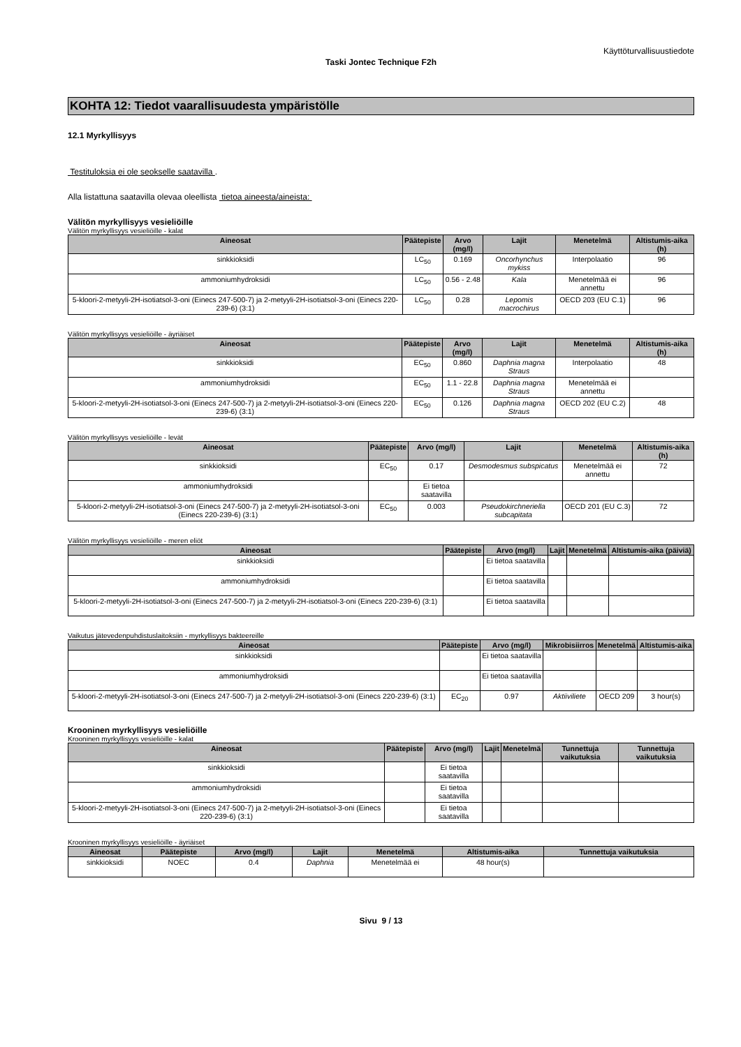Käyttöturvallisuustiedote
Taski Jontec Technique F2h
KOHTA 12: Tiedot vaarallisuudesta ympäristölle
12.1 Myrkyllisyys
Testituloksia ei ole seokselle saatavilla .
Alla listattuna saatavilla olevaa oleellista tietoa aineesta/aineista:
Välitön myrkyllisyys vesieliöille
Välitön myrkyllisyys vesieliöille - kalat
| Aineosat | Päätepiste | Arvo (mg/l) | Lajit | Menetelmä | Altistumis-aika (h) |
| --- | --- | --- | --- | --- | --- |
| sinkkioksidi | LC<sub>50</sub> | 0.169 | Oncorhynchus mykiss | Interpolaatio | 96 |
| ammoniumhydroksidi | LC<sub>50</sub> | 0.56 - 2.48 | Kala | Menetelmää ei annettu | 96 |
| 5-kloori-2-metyyli-2H-isotiatsol-3-oni (Einecs 247-500-7) ja 2-metyyli-2H-isotiatsol-3-oni (Einecs 220-239-6) (3:1) | LC<sub>50</sub> | 0.28 | Lepomis macrochirus | OECD 203 (EU C.1) | 96 |
Välitön myrkyllisyys vesieliöille - äyriäiset
| Aineosat | Päätepiste | Arvo (mg/l) | Lajit | Menetelmä | Altistumis-aika (h) |
| --- | --- | --- | --- | --- | --- |
| sinkkioksidi | EC<sub>50</sub> | 0.860 | Daphnia magna Straus | Interpolaatio | 48 |
| ammoniumhydroksidi | EC<sub>50</sub> | 1.1 - 22.8 | Daphnia magna Straus | Menetelmää ei annettu | |
| 5-kloori-2-metyyli-2H-isotiatsol-3-oni (Einecs 247-500-7) ja 2-metyyli-2H-isotiatsol-3-oni (Einecs 220-239-6) (3:1) | EC<sub>50</sub> | 0.126 | Daphnia magna Straus | OECD 202 (EU C.2) | 48 |
Välitön myrkyllisyys vesieliöille - levät
| Aineosat | Päätepiste | Arvo (mg/l) | Lajit | Menetelmä | Altistumis-aika (h) |
| --- | --- | --- | --- | --- | --- |
| sinkkioksidi | EC<sub>50</sub> | 0.17 | Desmodesmus subspicatus | Menetelmää ei annettu | 72 |
| ammoniumhydroksidi | | Ei tietoa saatavilla | | | |
| 5-kloori-2-metyyli-2H-isotiatsol-3-oni (Einecs 247-500-7) ja 2-metyyli-2H-isotiatsol-3-oni (Einecs 220-239-6) (3:1) | EC<sub>50</sub> | 0.003 | Pseudokirchneriella subcapitata | OECD 201 (EU C.3) | 72 |
Välitön myrkyllisyys vesieliöille - meren eliöt
| Aineosat | Päätepiste | Arvo (mg/l) | Lajit | Menetelmä | Altistumis-aika (päiviä) |
| --- | --- | --- | --- | --- | --- |
| sinkkioksidi | | Ei tietoa saatavilla | | | |
| ammoniumhydroksidi | | Ei tietoa saatavilla | | | |
| 5-kloori-2-metyyli-2H-isotiatsol-3-oni (Einecs 247-500-7) ja 2-metyyli-2H-isotiatsol-3-oni (Einecs 220-239-6) (3:1) | | Ei tietoa saatavilla | | | |
Vaikutus jätevedenpuhdistuslaitoksiin - myrkyllisyys bakteereille
| Aineosat | Päätepiste | Arvo (mg/l) | Mikrobisiirros | Menetelmä | Altistumis-aika |
| --- | --- | --- | --- | --- | --- |
| sinkkioksidi | | Ei tietoa saatavilla | | | |
| ammoniumhydroksidi | | Ei tietoa saatavilla | | | |
| 5-kloori-2-metyyli-2H-isotiatsol-3-oni (Einecs 247-500-7) ja 2-metyyli-2H-isotiatsol-3-oni (Einecs 220-239-6) (3:1) | EC<sub>20</sub> | 0.97 | Aktiiviliete | OECD 209 | 3 hour(s) |
Krooninen myrkyllisyys vesieliöille
Krooninen myrkyllisyys vesieliöille - kalat
| Aineosat | Päätepiste | Arvo (mg/l) | Lajit | Menetelmä | Tunnettuja vaikutuksia | Tunnettuja vaikutuksia |
| --- | --- | --- | --- | --- | --- | --- |
| sinkkioksidi | | Ei tietoa saatavilla | | | | |
| ammoniumhydroksidi | | Ei tietoa saatavilla | | | | |
| 5-kloori-2-metyyli-2H-isotiatsol-3-oni (Einecs 247-500-7) ja 2-metyyli-2H-isotiatsol-3-oni (Einecs 220-239-6) (3:1) | | Ei tietoa saatavilla | | | | |
Krooninen myrkyllisyys vesieliöille - äyriäiset
| Aineosat | Päätepiste | Arvo (mg/l) | Lajit | Menetelmä | Altistumis-aika | Tunnettuja vaikutuksia |
| --- | --- | --- | --- | --- | --- | --- |
| sinkkioksidi | NOEC | 0.4 | Daphnia | Menetelmää ei | 48 hour(s) | |
Sivu 9 / 13